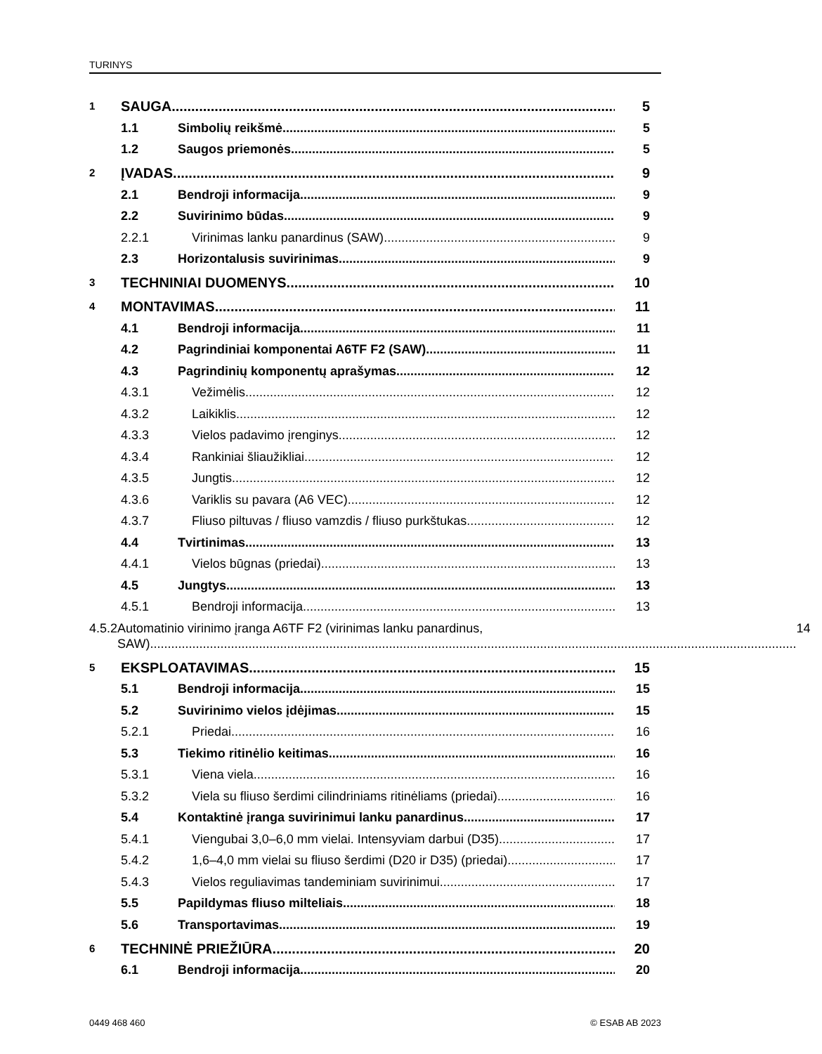TURINYS
1 SAUGA 5
1.1 Simbolių reikšmė 5
1.2 Saugos priemonės 5
2 ĮVADAS 9
2.1 Bendroji informacija 9
2.2 Suvirinimo būdas 9
2.2.1 Virinimas lanku panardinus (SAW) 9
2.3 Horizontalusis suvirinimas 9
3 TECHNINIAI DUOMENYS 10
4 MONTAVIMAS 11
4.1 Bendroji informacija 11
4.2 Pagrindiniai komponentai A6TF F2 (SAW) 11
4.3 Pagrindinių komponentų aprašymas 12
4.3.1 Vežimėlis 12
4.3.2 Laikiklis 12
4.3.3 Vielos padavimo įrenginys 12
4.3.4 Rankiniai šliaužikliai 12
4.3.5 Jungtis 12
4.3.6 Variklis su pavara (A6 VEC) 12
4.3.7 Fliuso piltuvas / fliuso vamzdis / fliuso purkštukas 12
4.4 Tvirtinimas 13
4.4.1 Vielos būgnas (priedai) 13
4.5 Jungtys 13
4.5.1 Bendroji informacija 13
4.5.2 Automatinio virinimo įranga A6TF F2 (virinimas lanku panardinus,
SAW) 14
5 EKSPLOATAVIMAS 15
5.1 Bendroji informacija 15
5.2 Suvirinimo vielos įdėjimas 15
5.2.1 Priedai 16
5.3 Tiekimo ritinėlio keitimas 16
5.3.1 Viena viela 16
5.3.2 Viela su fliuso šerdimi cilindriniams ritinėliams (priedai) 16
5.4 Kontaktinė įranga suvirinimui lanku panardinus 17
5.4.1 Viengubai 3,0–6,0 mm vielai. Intensyviam darbui (D35) 17
5.4.2 1,6–4,0 mm vielai su fliuso šerdimi (D20 ir D35) (priedai) 17
5.4.3 Vielos reguliavimas tandeminiam suvirinimui 17
5.5 Papildymas fliuso milteliais 18
5.6 Transportavimas 19
6 TECHNINĖ PRIEŽIŪRA 20
6.1 Bendroji informacija 20
0449 468 460 © ESAB AB 2023